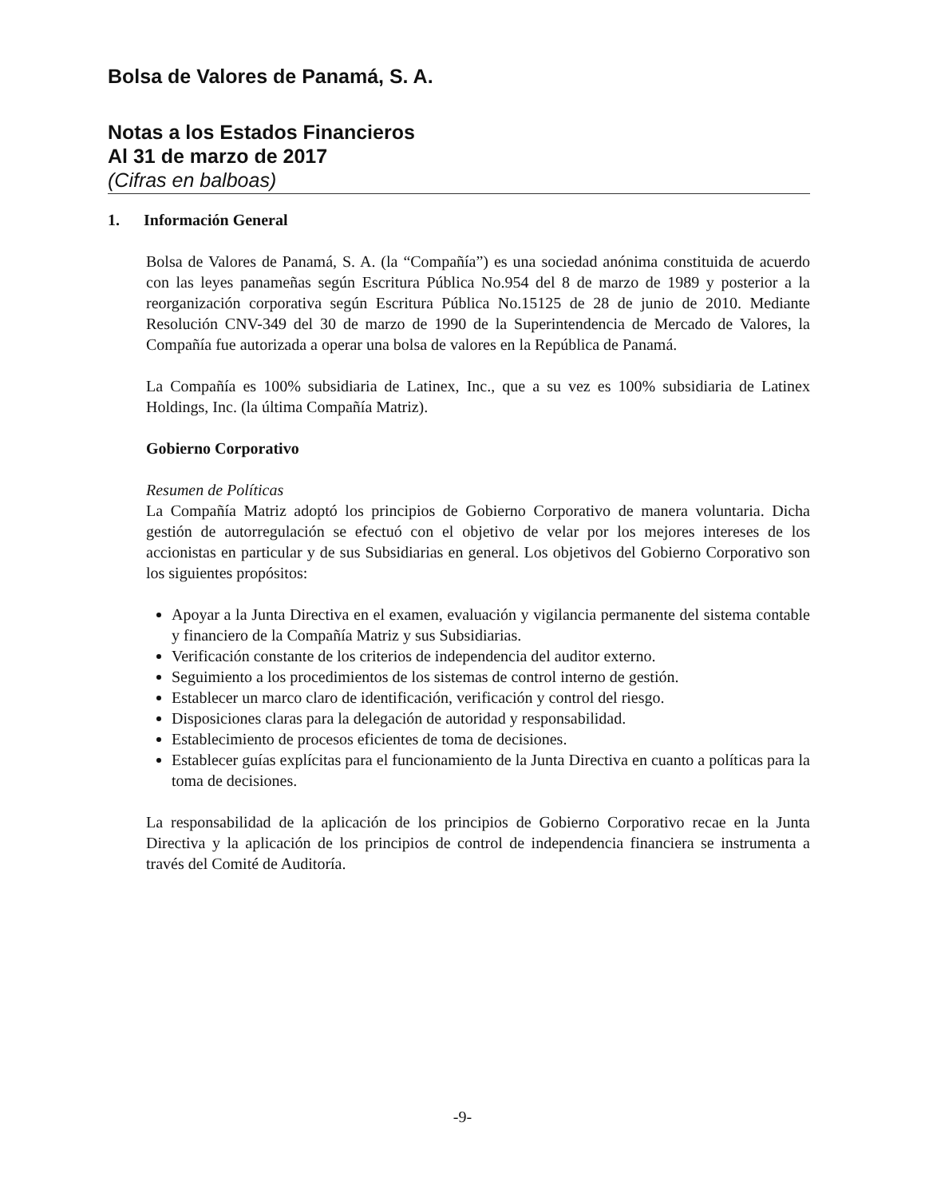Bolsa de Valores de Panamá, S. A.
Notas a los Estados Financieros
Al 31 de marzo de 2017
(Cifras en balboas)
1. Información General
Bolsa de Valores de Panamá, S. A. (la “Compañía”) es una sociedad anónima constituida de acuerdo con las leyes panameñas según Escritura Pública No.954 del 8 de marzo de 1989 y posterior a la reorganización corporativa según Escritura Pública No.15125 de 28 de junio de 2010. Mediante Resolución CNV-349 del 30 de marzo de 1990 de la Superintendencia de Mercado de Valores, la Compañía fue autorizada a operar una bolsa de valores en la República de Panamá.
La Compañía es 100% subsidiaria de Latinex, Inc., que a su vez es 100% subsidiaria de Latinex Holdings, Inc. (la última Compañía Matriz).
Gobierno Corporativo
Resumen de Políticas
La Compañía Matriz adoptó los principios de Gobierno Corporativo de manera voluntaria. Dicha gestión de autorregulación se efectuó con el objetivo de velar por los mejores intereses de los accionistas en particular y de sus Subsidiarias en general. Los objetivos del Gobierno Corporativo son los siguientes propósitos:
Apoyar a la Junta Directiva en el examen, evaluación y vigilancia permanente del sistema contable y financiero de la Compañía Matriz y sus Subsidiarias.
Verificación constante de los criterios de independencia del auditor externo.
Seguimiento a los procedimientos de los sistemas de control interno de gestión.
Establecer un marco claro de identificación, verificación y control del riesgo.
Disposiciones claras para la delegación de autoridad y responsabilidad.
Establecimiento de procesos eficientes de toma de decisiones.
Establecer guías explícitas para el funcionamiento de la Junta Directiva en cuanto a políticas para la toma de decisiones.
La responsabilidad de la aplicación de los principios de Gobierno Corporativo recae en la Junta Directiva y la aplicación de los principios de control de independencia financiera se instrumenta a través del Comité de Auditoría.
-9-